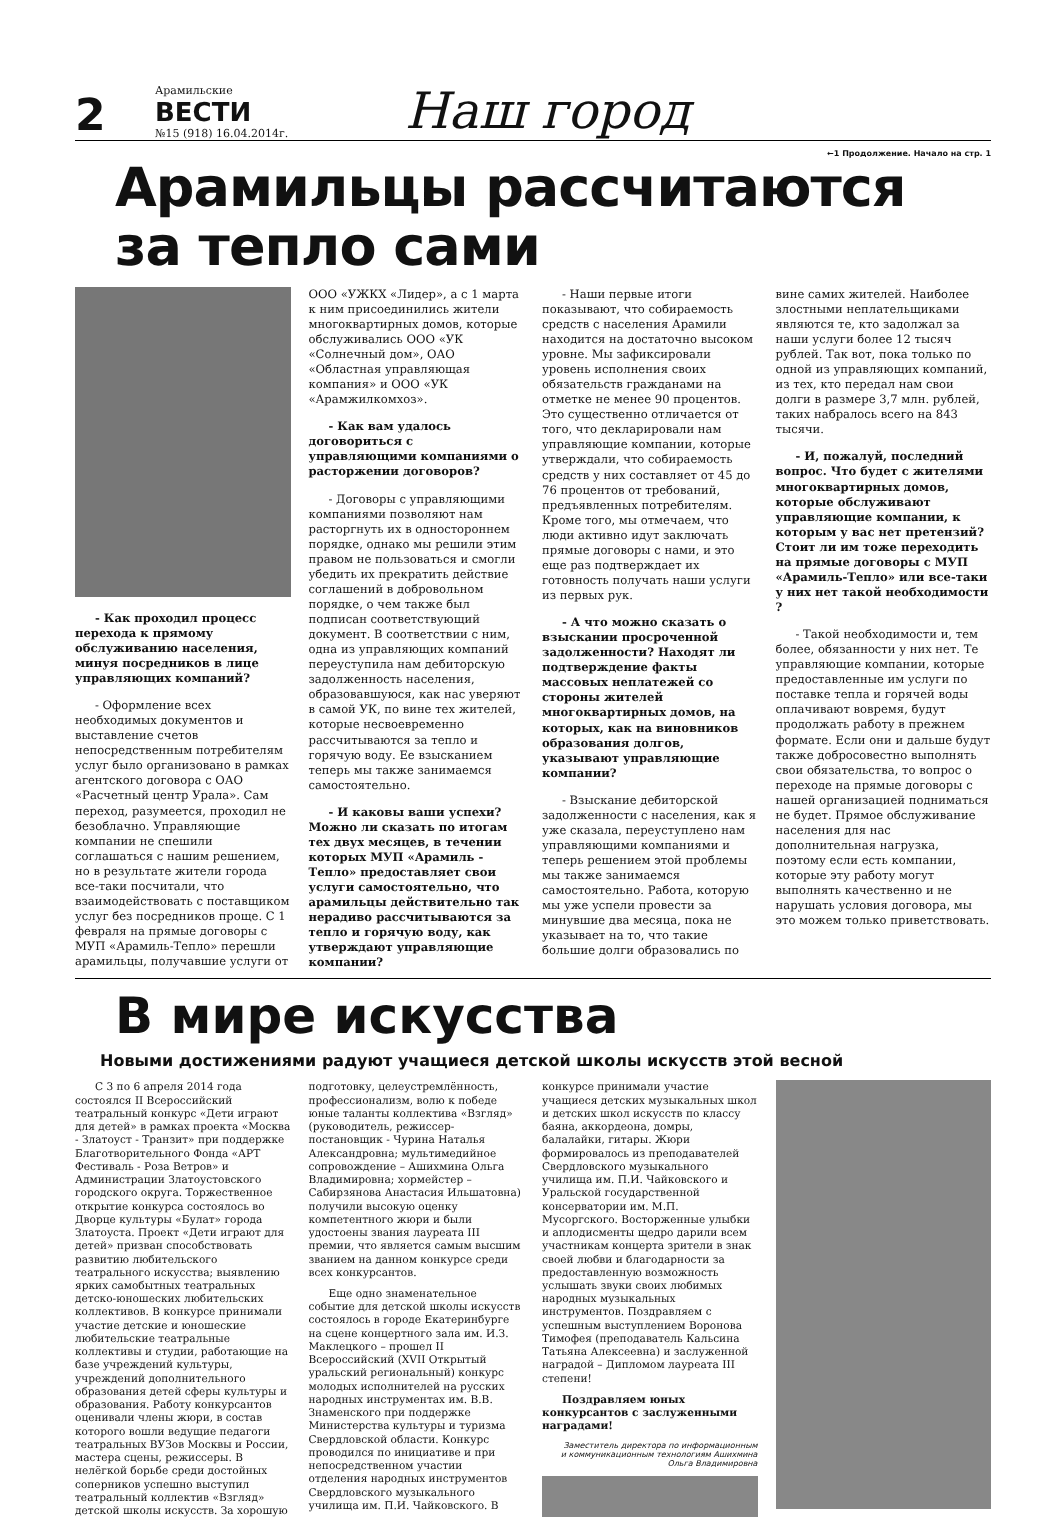2
Арамильские
ВЕСТИ
№15 (918) 16.04.2014г.
Наш город
←1 Продолжение. Начало на стр. 1
Арамильцы рассчитаются
за тепло сами
- Как проходил процесс перехода к прямому обслуживанию населения, минуя посредников в лице управляющих компаний?
- Оформление всех необходимых документов и выставление счетов непосредственным потребителям услуг было организовано в рамках агентского договора с ОАО «Расчетный центр Урала». Сам переход, разумеется, проходил не безоблачно. Управляющие компании не спешили соглашаться с нашим решением, но в результате жители города все-таки посчитали, что взаимодействовать с поставщиком услуг без посредников проще. С 1 февраля на прямые договоры с МУП «Арамиль-Тепло» перешли арамильцы, получавшие услуги от ООО «УЖКХ «Лидер», а с 1 марта к ним присоединились жители многоквартирных домов, которые обслуживались ООО «УК «Солнечный дом», ОАО «Областная управляющая компания» и ООО «УК «Арамжилкомхоз».
- Как вам удалось договориться с управляющими компаниями о расторжении договоров?
- Договоры с управляющими компаниями позволяют нам расторгнуть их в одностороннем порядке, однако мы решили этим правом не пользоваться и смогли убедить их прекратить действие соглашений в добровольном порядке, о чем также был подписан соответствующий документ. В соответствии с ним, одна из управляющих компаний переуступила нам дебиторскую задолженность населения, образовавшуюся, как нас уверяют в самой УК, по вине тех жителей, которые несвоевременно рассчитываются за тепло и горячую воду. Ее взысканием теперь мы также занимаемся самостоятельно.
- И каковы ваши успехи? Можно ли сказать по итогам тех двух месяцев, в течении которых МУП «Арамиль - Тепло» предоставляет свои услуги самостоятельно, что арамильцы действительно так нерадиво рассчитываются за тепло и горячую воду, как утверждают управляющие компании?
- Наши первые итоги показывают, что собираемость средств с населения Арамили находится на достаточно высоком уровне. Мы зафиксировали уровень исполнения своих обязательств гражданами на отметке не менее 90 процентов. Это существенно отличается от того, что декларировали нам управляющие компании, которые утверждали, что собираемость средств у них составляет от 45 до 76 процентов от требований, предъявленных потребителям. Кроме того, мы отмечаем, что люди активно идут заключать прямые договоры с нами, и это еще раз подтверждает их готовность получать наши услуги из первых рук.
- А что можно сказать о взыскании просроченной задолженности? Находят ли подтверждение факты массовых неплатежей со стороны жителей многоквартирных домов, на которых, как на виновников образования долгов, указывают управляющие компании?
- Взыскание дебиторской задолженности с населения, как я уже сказала, переуступлено нам управляющими компаниями и теперь решением этой проблемы мы также занимаемся самостоятельно. Работа, которую мы уже успели провести за минувшие два месяца, пока не указывает на то, что такие большие долги образовались по вине самих жителей. Наиболее злостными неплательщиками являются те, кто задолжал за наши услуги более 12 тысяч рублей. Так вот, пока только по одной из управляющих компаний, из тех, кто передал нам свои долги в размере 3,7 млн. рублей, таких набралось всего на 843 тысячи.
- И, пожалуй, последний вопрос. Что будет с жителями многоквартирных домов, которые обслуживают управляющие компании, к которым у вас нет претензий? Стоит ли им тоже переходить на прямые договоры с МУП «Арамиль-Тепло» или все-таки у них нет такой необходимости ?
- Такой необходимости и, тем более, обязанности у них нет. Те управляющие компании, которые предоставленные им услуги по поставке тепла и горячей воды оплачивают вовремя, будут продолжать работу в прежнем формате. Если они и дальше будут также добросовестно выполнять свои обязательства, то вопрос о переходе на прямые договоры с нашей организацией подниматься не будет. Прямое обслуживание населения для нас дополнительная нагрузка, поэтому если есть компании, которые эту работу могут выполнять качественно и не нарушать условия договора, мы это можем только приветствовать.
В мире искусства
Новыми достижениями радуют учащиеся детской школы искусств этой весной
С 3 по 6 апреля 2014 года состоялся II Всероссийский театральный конкурс «Дети играют для детей» в рамках проекта «Москва - Златоуст - Транзит» при поддержке Благотворительного Фонда «АРТ Фестиваль - Роза Ветров» и Администрации Златоустовского городского округа. Торжественное открытие конкурса состоялось во Дворце культуры «Булат» города Златоуста. Проект «Дети играют для детей» призван способствовать развитию любительского театрального искусства; выявлению ярких самобытных театральных детско-юношеских любительских коллективов. В конкурсе принимали участие детские и юношеские любительские театральные коллективы и студии, работающие на базе учреждений культуры, учреждений дополнительного образования детей сферы культуры и образования. Работу конкурсантов оценивали члены жюри, в состав которого вошли ведущие педагоги театральных ВУЗов Москвы и России, мастера сцены, режиссеры. В нелёгкой борьбе среди достойных соперников успешно выступил театральный коллектив «Взгляд» детской школы искусств. За хорошую подготовку, целеустремлённость, профессионализм, волю к победе юные таланты коллектива «Взгляд» (руководитель, режиссер-постановщик - Чурина Наталья Александровна; мультимедийное сопровождение – Ашихмина Ольга Владимировна; хормейстер – Сабирзянова Анастасия Ильшатовна) получили высокую оценку компетентного жюри и были удостоены звания лауреата III премии, что является самым высшим званием на данном конкурсе среди всех конкурсантов.
Еще одно знаменательное событие для детской школы искусств состоялось в городе Екатеринбурге на сцене концертного зала им. И.З. Маклецкого – прошел II Всероссийский (XVII Открытый уральский региональный) конкурс молодых исполнителей на русских народных инструментах им. В.В. Знаменского при поддержке Министерства культуры и туризма Свердловской области. Конкурс проводился по инициативе и при непосредственном участии отделения народных инструментов Свердловского музыкального училища им. П.И. Чайковского. В конкурсе принимали участие учащиеся детских музыкальных школ и детских школ искусств по классу баяна, аккордеона, домры, балалайки, гитары. Жюри формировалось из преподавателей Свердловского музыкального училища им. П.И. Чайковского и Уральской государственной консерватории им. М.П. Мусоргского. Восторженные улыбки и аплодисменты щедро дарили всем участникам концерта зрители в знак своей любви и благодарности за предоставленную возможность услышать звуки своих любимых народных музыкальных инструментов. Поздравляем с успешным выступлением Воронова Тимофея (преподаватель Кальсина Татьяна Алексеевна) и заслуженной наградой – Дипломом лауреата III степени!
Поздравляем юных конкурсантов с заслуженными наградами!
Заместитель директора по информационным и коммуникационным технологиям Ашихмина Ольга Владимировна